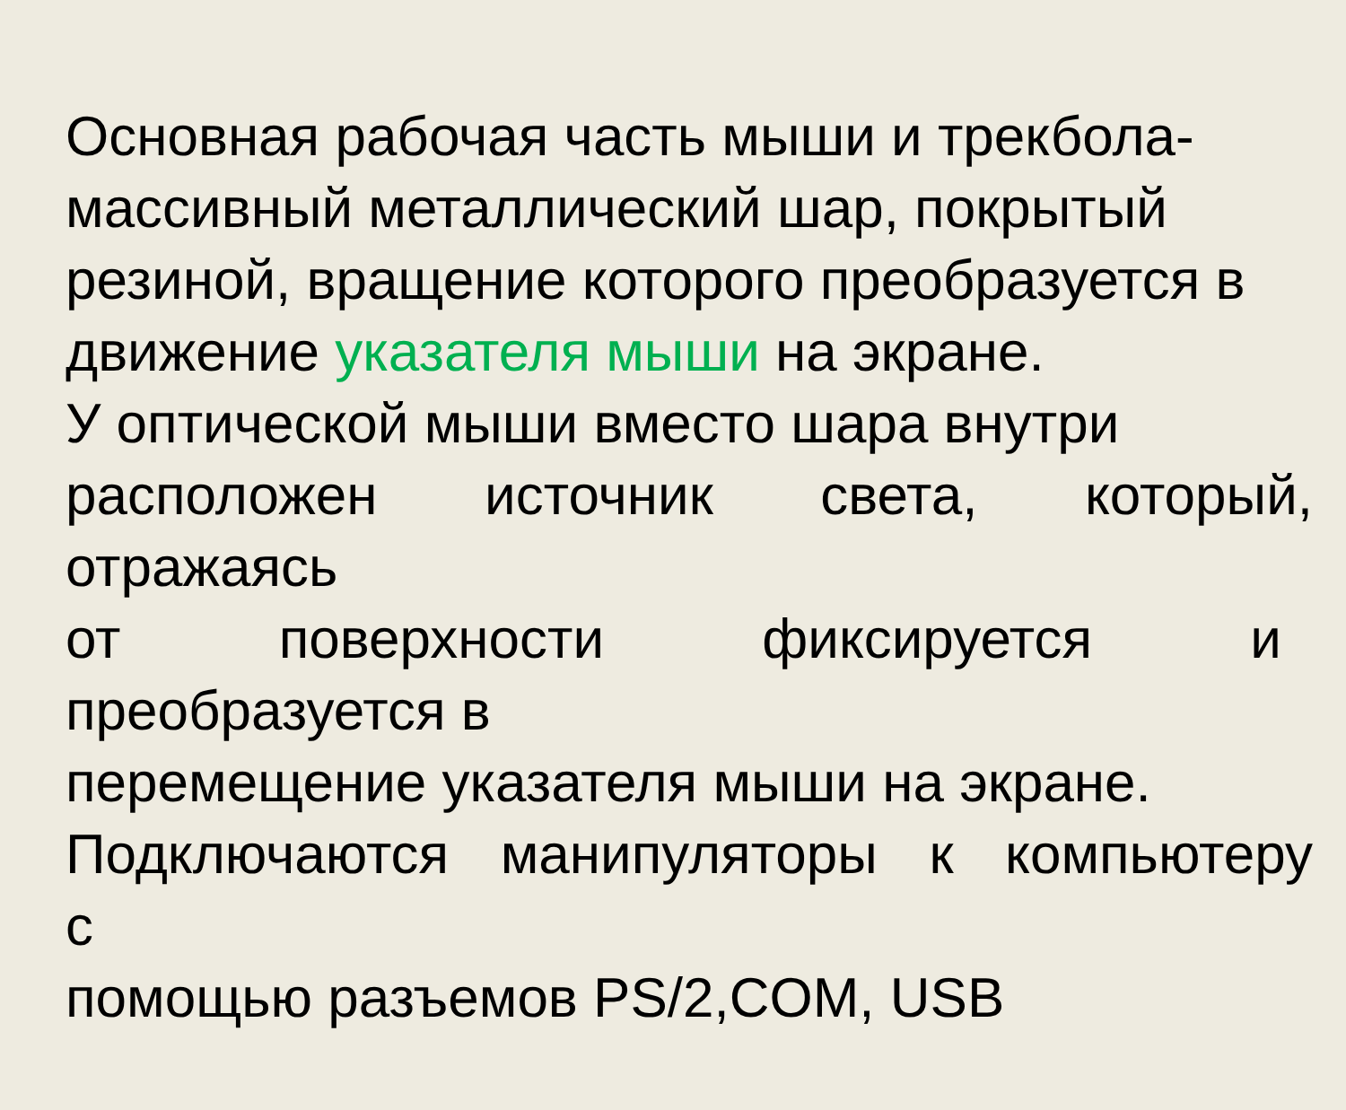Основная рабочая часть мыши и трекбола-
массивный металлический шар, покрытый
резиной, вращение которого преобразуется в
движение указателя мыши на экране.
У оптической мыши вместо шара внутри
расположен источник света, который,
отражаясь
от поверхности фиксируется и
преобразуется в
перемещение указателя мыши на экране.
Подключаются манипуляторы к компьютеру
с
помощью разъемов PS/2,COM, USB